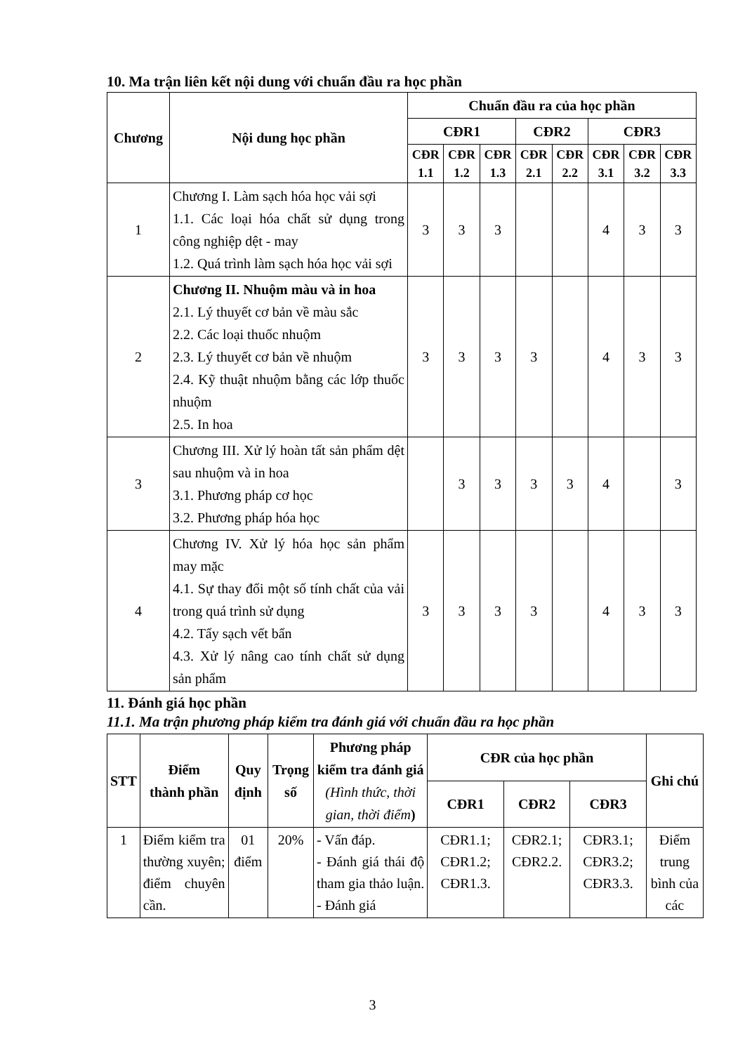10. Ma trận liên kết nội dung với chuẩn đầu ra học phần
| Chương | Nội dung học phần | Chuẩn đầu ra của học phần | | | | | | | |
| --- | --- | --- | --- | --- | --- | --- | --- | --- | --- |
| | | CĐR1 | | | CĐR2 | | CĐR3 | | |
| | | CĐR 1.1 | CĐR 1.2 | CĐR 1.3 | CĐR 2.1 | CĐR 2.2 | CĐR 3.1 | CĐR 3.2 | CĐR 3.3 |
| 1 | Chương I. Làm sạch hóa học vải sợi 1.1. Các loại hóa chất sử dụng trong công nghiệp dệt - may 1.2. Quá trình làm sạch hóa học vải sợi | 3 | 3 | 3 | | | 4 | 3 | 3 |
| 2 | Chương II. Nhuộm màu và in hoa 2.1. Lý thuyết cơ bản về màu sắc 2.2. Các loại thuốc nhuộm 2.3. Lý thuyết cơ bản về nhuộm 2.4. Kỹ thuật nhuộm bằng các lớp thuốc nhuộm 2.5. In hoa | 3 | 3 | 3 | 3 | | 4 | 3 | 3 |
| 3 | Chương III. Xử lý hoàn tất sản phẩm dệt sau nhuộm và in hoa 3.1. Phương pháp cơ học 3.2. Phương pháp hóa học | | 3 | 3 | 3 | 3 | 4 | | 3 |
| 4 | Chương IV. Xử lý hóa học sản phẩm may mặc 4.1. Sự thay đổi một số tính chất của vải trong quá trình sử dụng 4.2. Tẩy sạch vết bẩn 4.3. Xử lý nâng cao tính chất sử dụng sản phẩm | 3 | 3 | 3 | 3 | | 4 | 3 | 3 |
11. Đánh giá học phần
11.1. Ma trận phương pháp kiểm tra đánh giá với chuẩn đầu ra học phần
| STT | Điểm thành phần | Quy định | Trọng số | Phương pháp kiểm tra đánh giá (Hình thức, thời gian, thời điểm ) | CĐR của học phần | | | Ghi chú |
| --- | --- | --- | --- | --- | --- | --- | --- | --- |
| | | | | | CĐR1 | CĐR2 | CĐR3 | |
| 1 | Điểm kiểm tra thường xuyên; điểm chuyên cần. | 01 điểm | 20% | - Vấn đáp. - Đánh giá thái độ tham gia thảo luận. - Đánh giá | CĐR1.1; CĐR1.2; CĐR1.3. | CĐR2.1; CĐR2.2. | CĐR3.1; CĐR3.2; CĐR3.3. | Điểm trung bình của các |
3